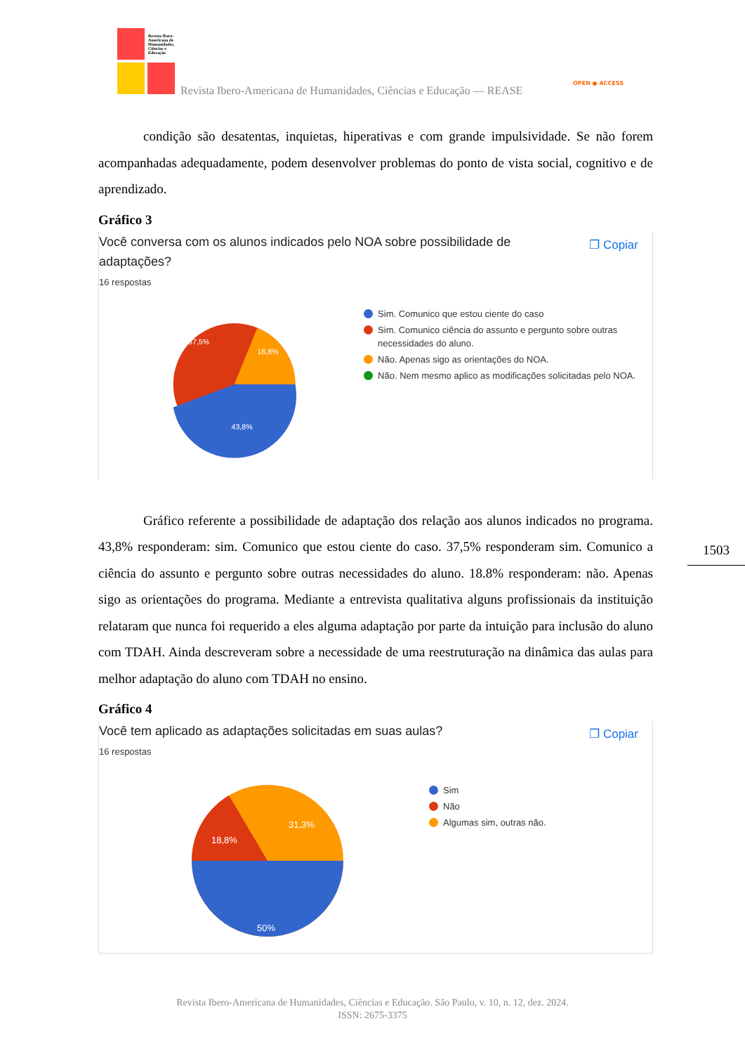Revista Ibero-Americana de Humanidades, Ciências e Educação
Revista Ibero-Americana de Humanidades, Ciências e Educação — REASE
OPEN ● ACCESS
1503
condição são desatentas, inquietas, hiperativas e com grande impulsividade. Se não forem acompanhadas adequadamente, podem desenvolver problemas do ponto de vista social, cognitivo e de aprendizado.
Gráfico 3
Você conversa com os alunos indicados pelo NOA sobre possibilidade de adaptações?
❐ Copiar
16 respostas
37,5%
18,8%
43,8%
Sim. Comunico que estou ciente do caso
Sim. Comunico ciência do assunto e pergunto sobre outras necessidades do aluno.
Não. Apenas sigo as orientações do NOA.
Não. Nem mesmo aplico as modificações solicitadas pelo NOA.
Gráfico referente a possibilidade de adaptação dos relação aos alunos indicados no programa. 43,8% responderam: sim. Comunico que estou ciente do caso. 37,5% responderam sim. Comunico a ciência do assunto e pergunto sobre outras necessidades do aluno. 18.8% responderam: não. Apenas sigo as orientações do programa. Mediante a entrevista qualitativa alguns profissionais da instituição relataram que nunca foi requerido a eles alguma adaptação por parte da intuição para inclusão do aluno com TDAH. Ainda descreveram sobre a necessidade de uma reestruturação na dinâmica das aulas para melhor adaptação do aluno com TDAH no ensino.
Gráfico 4
Você tem aplicado as adaptações solicitadas em suas aulas?
❐ Copiar
16 respostas
18,8%
31,3%
50%
Sim
Não
Algumas sim, outras não.
Revista Ibero-Americana de Humanidades, Ciências e Educação. São Paulo, v. 10, n. 12, dez. 2024.
ISSN: 2675-3375